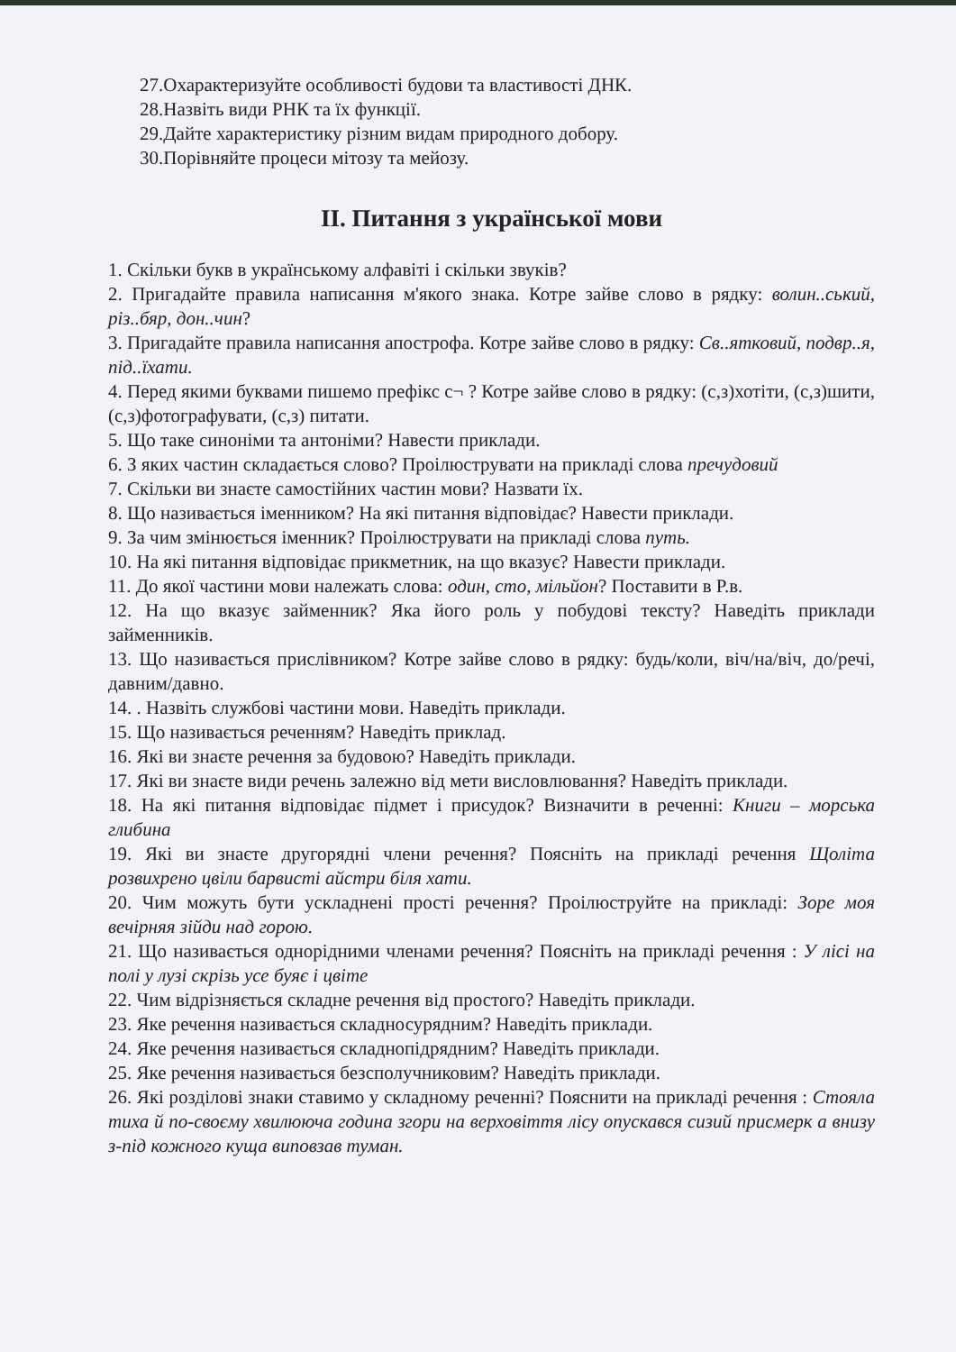27.Охарактеризуйте особливості будови та властивості ДНК.
28.Назвіть види РНК та їх функції.
29.Дайте характеристику різним видам природного добору.
30.Порівняйте процеси мітозу та мейозу.
II. Питання з української мови
1. Скільки букв в українському алфавіті і скільки звуків?
2. Пригадайте правила написання м'якого знака. Котре зайве слово в рядку: волин..ський, різ..бяр, дон..чин?
3. Пригадайте правила написання апострофа. Котре зайве слово в рядку: Св..ятковий, подвр..я, під..їхати.
4. Перед якими буквами пишемо префікс с¬ ? Котре зайве слово в рядку: (с,з)хотіти, (с,з)шити, (с,з)фотографувати, (с,з) питати.
5. Що таке синоніми та антоніми? Навести приклади.
6. З яких частин складається слово? Проілюструвати на прикладі слова пречудовий
7. Скільки ви знаєте самостійних частин мови? Назвати їх.
8. Що називається іменником? На які питання відповідає? Навести приклади.
9. За чим змінюється іменник? Проілюструвати на прикладі слова путь.
10. На які питання відповідає прикметник, на що вказує? Навести приклади.
11. До якої частини мови належать слова: один, сто, мільйон? Поставити в Р.в.
12. На що вказує займенник? Яка його роль у побудові тексту? Наведіть приклади займенників.
13. Що називається прислівником? Котре зайве слово в рядку: будь/коли, віч/на/віч, до/речі, давним/давно.
14. . Назвіть службові частини мови. Наведіть приклади.
15. Що називається реченням? Наведіть приклад.
16. Які ви знаєте речення за будовою? Наведіть приклади.
17. Які ви знаєте види речень залежно від мети висловлювання? Наведіть приклади.
18. На які питання відповідає підмет і присудок? Визначити в реченні: Книги – морська глибина
19. Які ви знаєте другорядні члени речення? Поясніть на прикладі речення Щоліта розвихрено цвіли барвисті айстри біля хати.
20. Чим можуть бути ускладнені прості речення? Проілюструйте на прикладі: Зоре моя вечірняя зійди над горою.
21. Що називається однорідними членами речення? Поясніть на прикладі речення : У лісі на полі у лузі скрізь усе буяє і цвіте
22. Чим відрізняється складне речення від простого? Наведіть приклади.
23. Яке речення називається складносурядним? Наведіть приклади.
24. Яке речення називається складнопідрядним? Наведіть приклади.
25. Яке речення називається безсполучниковим? Наведіть приклади.
26. Які розділові знаки ставимо у складному реченні? Пояснити на прикладі речення : Стояла тиха й по-своєму хвилююча година згори на верховіття лісу опускався сизий присмерк а внизу з-під кожного куща виповзав туман.